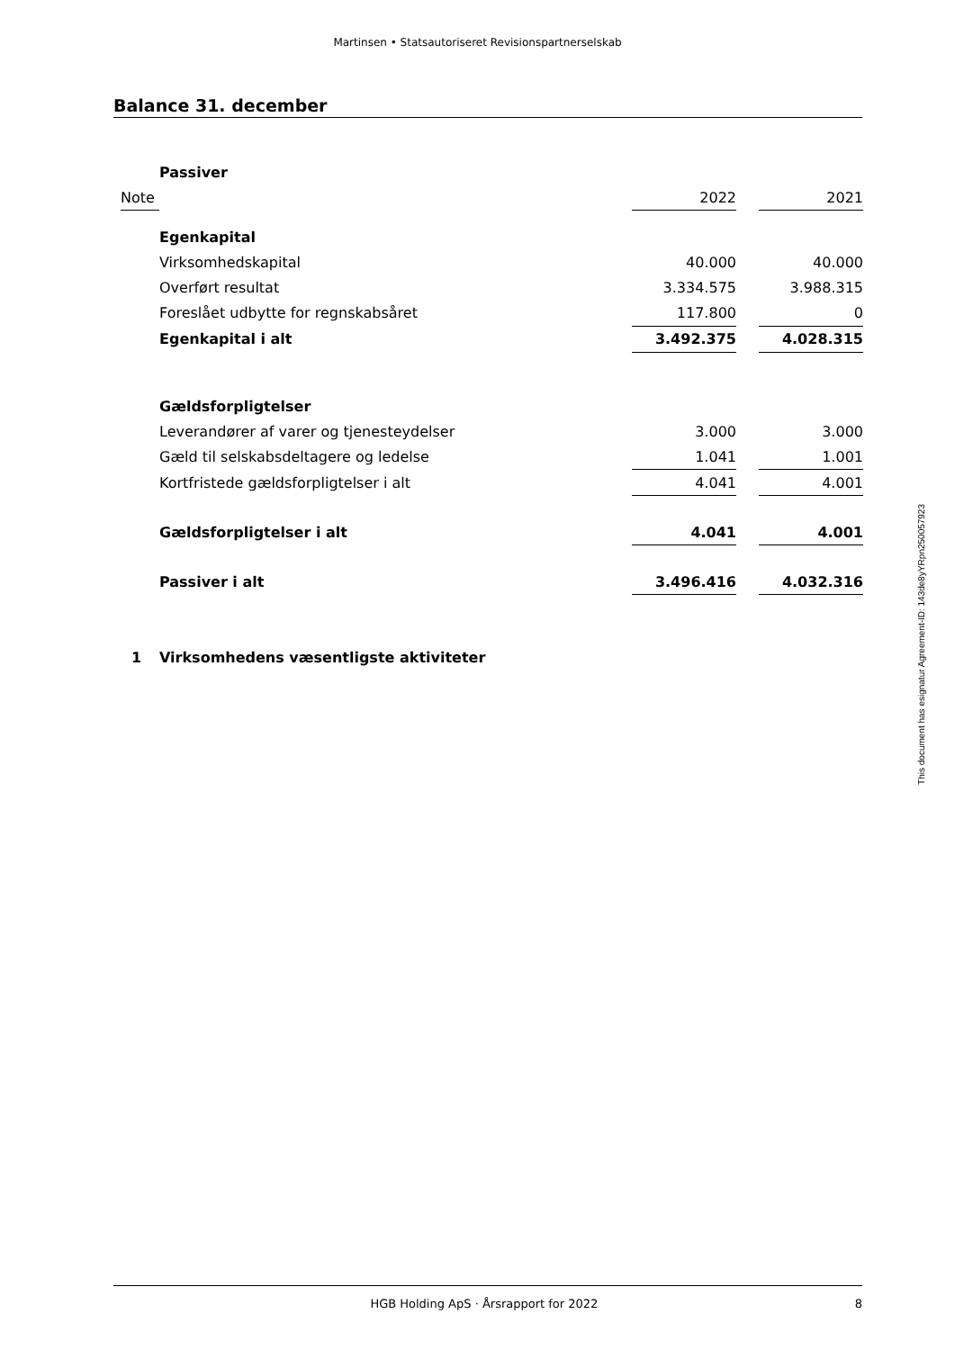Martinsen • Statsautoriseret Revisionspartnerselskab
Balance 31. december
| | Passiver | | | |
| Note | | 2022 | | 2021 |
| | Egenkapital | | | |
| | Virksomhedskapital | 40.000 | | 40.000 |
| | Overført resultat | 3.334.575 | | 3.988.315 |
| | Foreslået udbytte for regnskabsåret | 117.800 | | 0 |
| | Egenkapital i alt | 3.492.375 | | 4.028.315 |
| | Gældsforpligtelser | | | |
| | Leverandører af varer og tjenesteydelser | 3.000 | | 3.000 |
| | Gæld til selskabsdeltagere og ledelse | 1.041 | | 1.001 |
| | Kortfristede gældsforpligtelser i alt | 4.041 | | 4.001 |
| | Gældsforpligtelser i alt | 4.041 | | 4.001 |
| | Passiver i alt | 3.496.416 | | 4.032.316 |
| 1 | Virksomhedens væsentligste aktiviteter | | | |
This document has esignatur Agreement-ID: 143de8yYRpn250057923
HGB Holding ApS · Årsrapport for 2022 8